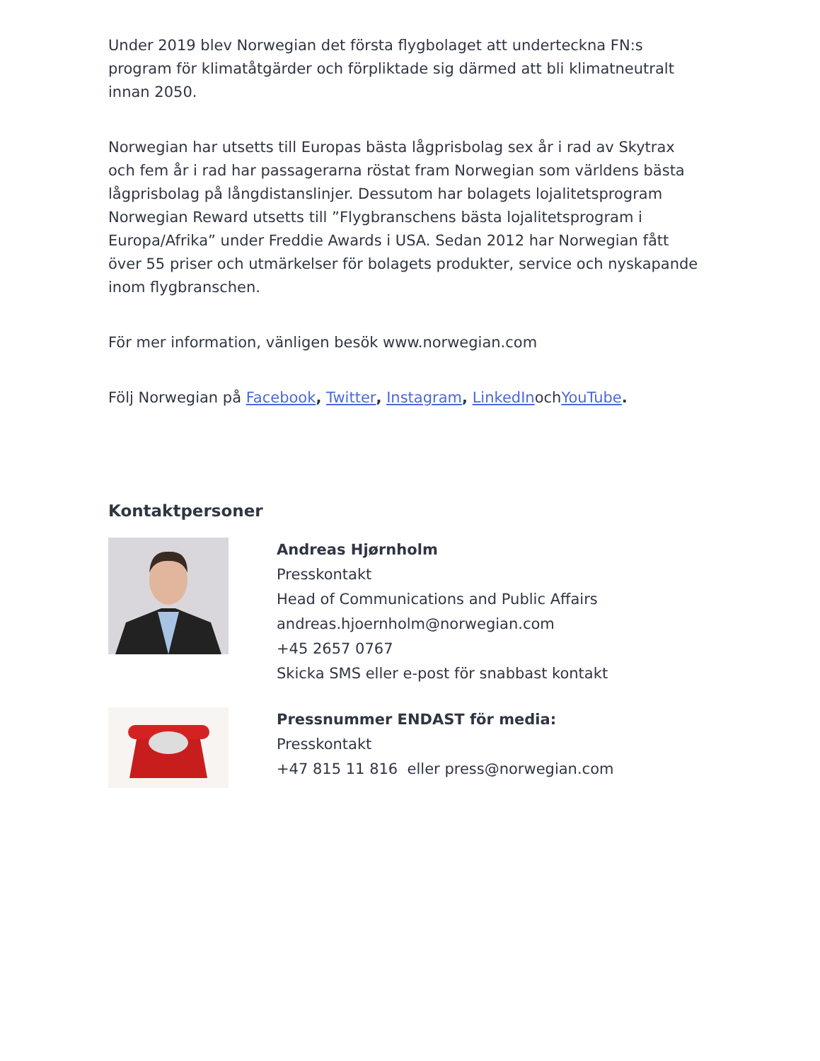Under 2019 blev Norwegian det första flygbolaget att underteckna FN:s program för klimatåtgärder och förpliktade sig därmed att bli klimatneutralt innan 2050.
Norwegian har utsetts till Europas bästa lågprisbolag sex år i rad av Skytrax och fem år i rad har passagerarna röstat fram Norwegian som världens bästa lågprisbolag på långdistanslinjer. Dessutom har bolagets lojalitetsprogram Norwegian Reward utsetts till ”Flygbranschens bästa lojalitetsprogram i Europa/Afrika” under Freddie Awards i USA. Sedan 2012 har Norwegian fått över 55 priser och utmärkelser för bolagets produkter, service och nyskapande inom flygbranschen.
För mer information, vänligen besök www.norwegian.com
Följ Norwegian på Facebook, Twitter, Instagram, LinkedInochYouTube.
Kontaktpersoner
Andreas Hjørnholm
Presskontakt
Head of Communications and Public Affairs
andreas.hjoernholm@norwegian.com
+45 2657 0767
Skicka SMS eller e-post för snabbast kontakt
Pressnummer ENDAST för media:
Presskontakt
+47 815 11 816 eller press@norwegian.com